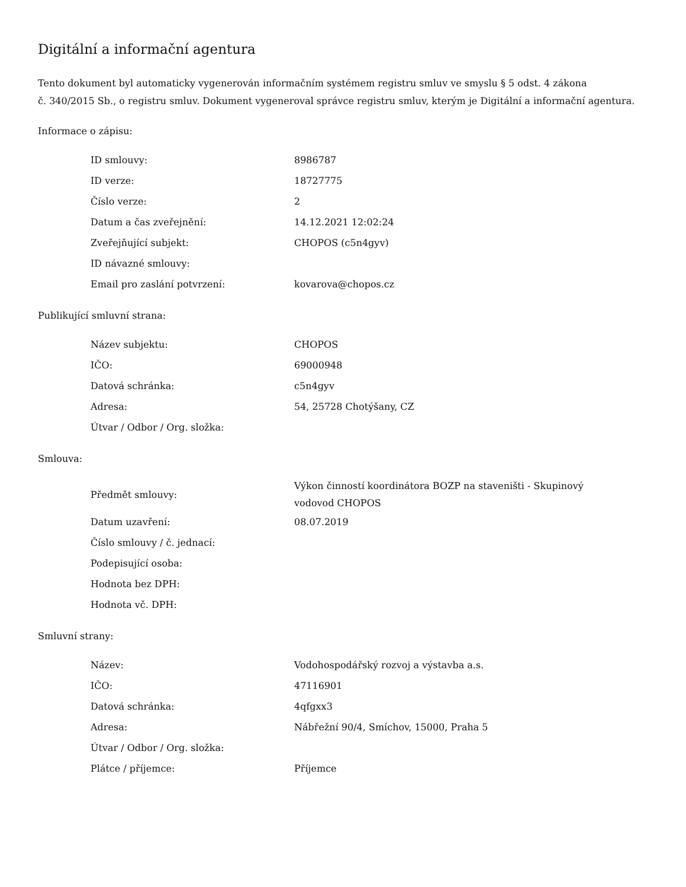Digitální a informační agentura
Tento dokument byl automaticky vygenerován informačním systémem registru smluv ve smyslu § 5 odst. 4 zákona
č. 340/2015 Sb., o registru smluv. Dokument vygeneroval správce registru smluv, kterým je Digitální a informační agentura.
Informace o zápisu:
| ID smlouvy: | 8986787 |
| ID verze: | 18727775 |
| Číslo verze: | 2 |
| Datum a čas zveřejnění: | 14.12.2021 12:02:24 |
| Zveřejňující subjekt: | CHOPOS (c5n4gyv) |
| ID návazné smlouvy: | |
| Email pro zaslání potvrzení: | kovarova@chopos.cz |
Publikující smluvní strana:
| Název subjektu: | CHOPOS |
| IČO: | 69000948 |
| Datová schránka: | c5n4gyv |
| Adresa: | 54, 25728 Chotýšany, CZ |
| Útvar / Odbor / Org. složka: | |
Smlouva:
| Předmět smlouvy: | Výkon činností koordinátora BOZP na staveništi - Skupinový vodovod CHOPOS |
| Datum uzavření: | 08.07.2019 |
| Číslo smlouvy / č. jednací: | |
| Podepisující osoba: | |
| Hodnota bez DPH: | |
| Hodnota vč. DPH: | |
Smluvní strany:
| Název: | Vodohospodářský rozvoj a výstavba a.s. |
| IČO: | 47116901 |
| Datová schránka: | 4qfgxx3 |
| Adresa: | Nábřežní 90/4, Smíchov, 15000, Praha 5 |
| Útvar / Odbor / Org. složka: | |
| Plátce / příjemce: | Příjemce |